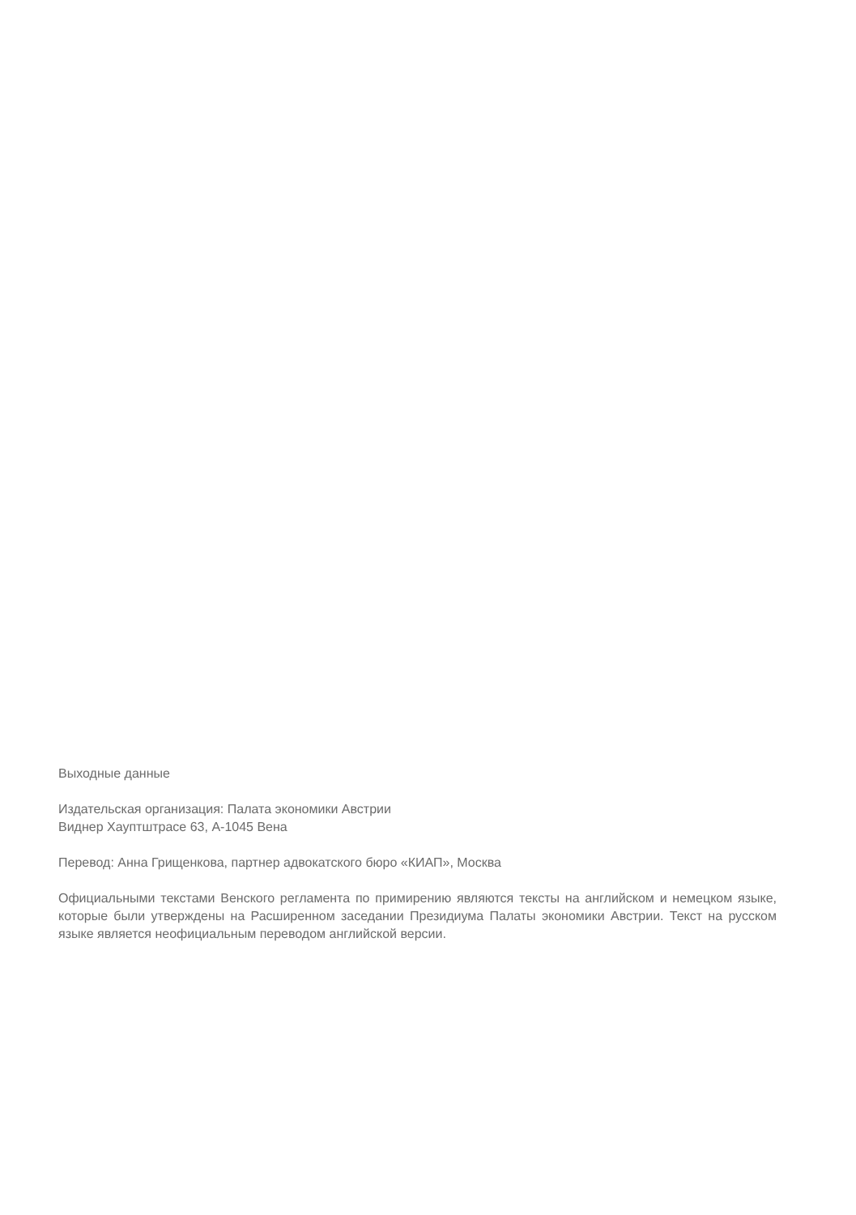Выходные данные
Издательская организация: Палата экономики Австрии
Виднер Хауптштрасе 63, A-1045 Вена
Перевод: Анна Грищенкова, партнер адвокатского бюро «КИАП», Москва
Официальными текстами Венского регламента по примирению являются тексты на английском и немецком языке, которые были утверждены на Расширенном заседании Президиума Палаты экономики Австрии. Текст на русском языке является неофициальным переводом английской версии.